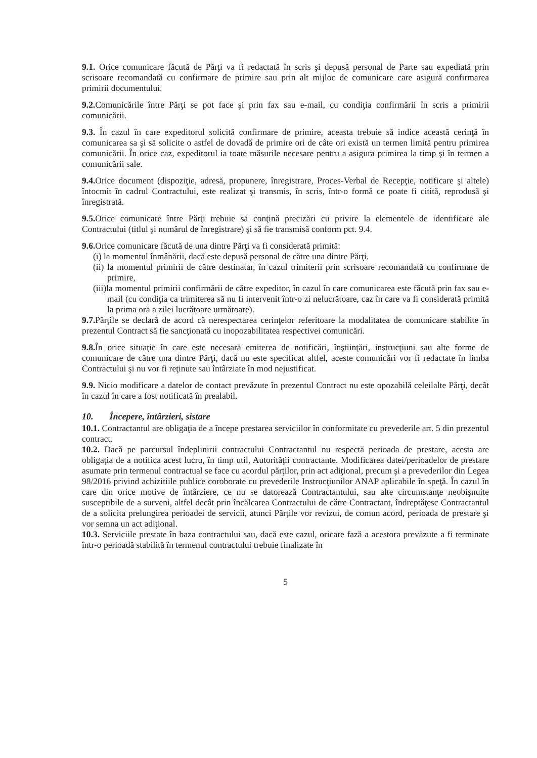9.1. Orice comunicare făcută de Părţi va fi redactată în scris şi depusă personal de Parte sau expediată prin scrisoare recomandată cu confirmare de primire sau prin alt mijloc de comunicare care asigură confirmarea primirii documentului.
9.2. Comunicările între Părţi se pot face şi prin fax sau e-mail, cu condiţia confirmării în scris a primirii comunicării.
9.3. În cazul în care expeditorul solicită confirmare de primire, aceasta trebuie să indice această cerinţă în comunicarea sa şi să solicite o astfel de dovadă de primire ori de câte ori există un termen limită pentru primirea comunicării. În orice caz, expeditorul ia toate măsurile necesare pentru a asigura primirea la timp şi în termen a comunicării sale.
9.4. Orice document (dispoziţie, adresă, propunere, înregistrare, Proces-Verbal de Recepţie, notificare şi altele) întocmit în cadrul Contractului, este realizat şi transmis, în scris, într-o formă ce poate fi citită, reprodusă şi înregistrată.
9.5. Orice comunicare între Părţi trebuie să conţină precizări cu privire la elementele de identificare ale Contractului (titlul şi numărul de înregistrare) şi să fie transmisă conform pct. 9.4.
9.6. Orice comunicare făcută de una dintre Părţi va fi considerată primită:
(i) la momentul înmânării, dacă este depusă personal de către una dintre Părţi,
(ii) la momentul primirii de către destinatar, în cazul trimiterii prin scrisoare recomandată cu confirmare de primire,
(iii)la momentul primirii confirmării de către expeditor, în cazul în care comunicarea este făcută prin fax sau e-mail (cu condiţia ca trimiterea să nu fi intervenit într-o zi nelucrătoare, caz în care va fi considerată primită la prima oră a zilei lucrătoare următoare).
9.7. Părţile se declară de acord că nerespectarea cerinţelor referitoare la modalitatea de comunicare stabilite în prezentul Contract să fie sancţionată cu inopozabilitatea respectivei comunicări.
9.8. În orice situaţie în care este necesară emiterea de notificări, înştiinţări, instrucţiuni sau alte forme de comunicare de către una dintre Părţi, dacă nu este specificat altfel, aceste comunicări vor fi redactate în limba Contractului şi nu vor fi reţinute sau întârziate în mod nejustificat.
9.9. Nicio modificare a datelor de contact prevăzute în prezentul Contract nu este opozabilă celeilalte Părţi, decât în cazul în care a fost notificată în prealabil.
10. Începere, întârzieri, sistare
10.1. Contractantul are obligaţia de a începe prestarea serviciilor în conformitate cu prevederile art. 5 din prezentul contract.
10.2. Dacă pe parcursul îndeplinirii contractului Contractantul nu respectă perioada de prestare, acesta are obligaţia de a notifica acest lucru, în timp util, Autorităţii contractante. Modificarea datei/perioadelor de prestare asumate prin termenul contractual se face cu acordul părţilor, prin act adiţional, precum şi a prevederilor din Legea 98/2016 privind achizitiile publice coroborate cu prevederile Instrucţiunilor ANAP aplicabile în speţă. În cazul în care din orice motive de întârziere, ce nu se datorează Contractantului, sau alte circumstanţe neobişnuite susceptibile de a surveni, altfel decât prin încălcarea Contractului de către Contractant, îndreptăţesc Contractantul de a solicita prelungirea perioadei de servicii, atunci Părţile vor revizui, de comun acord, perioada de prestare şi vor semna un act adiţional.
10.3. Serviciile prestate în baza contractului sau, dacă este cazul, oricare fază a acestora prevăzute a fi terminate într-o perioadă stabilită în termenul contractului trebuie finalizate în
5